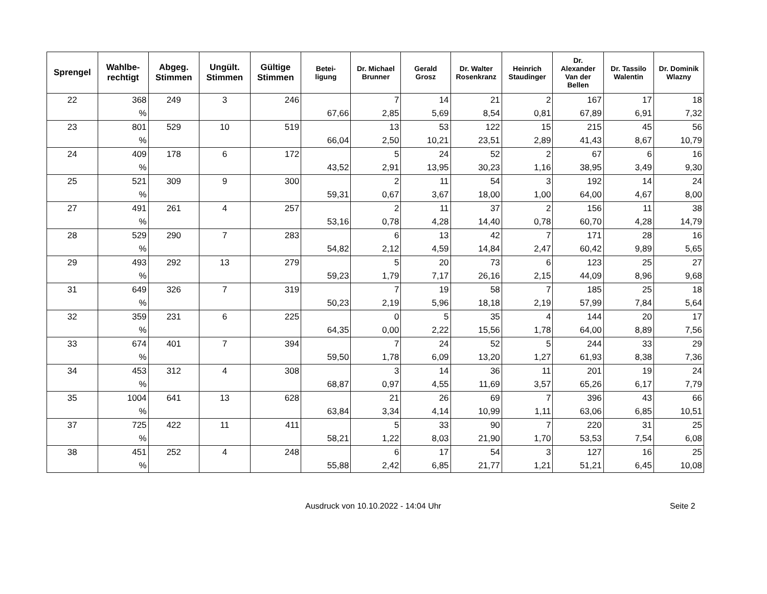| Sprengel | Wahlbe- rechtigt | Abgeg. Stimmen | Ungült. Stimmen | Gültige Stimmen | Betei- ligung | Dr. Michael Brunner | Gerald Grosz | Dr. Walter Rosenkranz | Heinrich Staudinger | Dr. Alexander Van der Bellen | Dr. Tassilo Walentin | Dr. Dominik Wlazny |
| --- | --- | --- | --- | --- | --- | --- | --- | --- | --- | --- | --- | --- |
| 22 | 368 | 249 | 3 | 246 | | 7 | 14 | 21 | 2 | 167 | 17 | 18 |
| | % | | | | 67,66 | 2,85 | 5,69 | 8,54 | 0,81 | 67,89 | 6,91 | 7,32 |
| 23 | 801 | 529 | 10 | 519 | | 13 | 53 | 122 | 15 | 215 | 45 | 56 |
| | % | | | | 66,04 | 2,50 | 10,21 | 23,51 | 2,89 | 41,43 | 8,67 | 10,79 |
| 24 | 409 | 178 | 6 | 172 | | 5 | 24 | 52 | 2 | 67 | 6 | 16 |
| | % | | | | 43,52 | 2,91 | 13,95 | 30,23 | 1,16 | 38,95 | 3,49 | 9,30 |
| 25 | 521 | 309 | 9 | 300 | | 2 | 11 | 54 | 3 | 192 | 14 | 24 |
| | % | | | | 59,31 | 0,67 | 3,67 | 18,00 | 1,00 | 64,00 | 4,67 | 8,00 |
| 27 | 491 | 261 | 4 | 257 | | 2 | 11 | 37 | 2 | 156 | 11 | 38 |
| | % | | | | 53,16 | 0,78 | 4,28 | 14,40 | 0,78 | 60,70 | 4,28 | 14,79 |
| 28 | 529 | 290 | 7 | 283 | | 6 | 13 | 42 | 7 | 171 | 28 | 16 |
| | % | | | | 54,82 | 2,12 | 4,59 | 14,84 | 2,47 | 60,42 | 9,89 | 5,65 |
| 29 | 493 | 292 | 13 | 279 | | 5 | 20 | 73 | 6 | 123 | 25 | 27 |
| | % | | | | 59,23 | 1,79 | 7,17 | 26,16 | 2,15 | 44,09 | 8,96 | 9,68 |
| 31 | 649 | 326 | 7 | 319 | | 7 | 19 | 58 | 7 | 185 | 25 | 18 |
| | % | | | | 50,23 | 2,19 | 5,96 | 18,18 | 2,19 | 57,99 | 7,84 | 5,64 |
| 32 | 359 | 231 | 6 | 225 | | 0 | 5 | 35 | 4 | 144 | 20 | 17 |
| | % | | | | 64,35 | 0,00 | 2,22 | 15,56 | 1,78 | 64,00 | 8,89 | 7,56 |
| 33 | 674 | 401 | 7 | 394 | | 7 | 24 | 52 | 5 | 244 | 33 | 29 |
| | % | | | | 59,50 | 1,78 | 6,09 | 13,20 | 1,27 | 61,93 | 8,38 | 7,36 |
| 34 | 453 | 312 | 4 | 308 | | 3 | 14 | 36 | 11 | 201 | 19 | 24 |
| | % | | | | 68,87 | 0,97 | 4,55 | 11,69 | 3,57 | 65,26 | 6,17 | 7,79 |
| 35 | 1004 | 641 | 13 | 628 | | 21 | 26 | 69 | 7 | 396 | 43 | 66 |
| | % | | | | 63,84 | 3,34 | 4,14 | 10,99 | 1,11 | 63,06 | 6,85 | 10,51 |
| 37 | 725 | 422 | 11 | 411 | | 5 | 33 | 90 | 7 | 220 | 31 | 25 |
| | % | | | | 58,21 | 1,22 | 8,03 | 21,90 | 1,70 | 53,53 | 7,54 | 6,08 |
| 38 | 451 | 252 | 4 | 248 | | 6 | 17 | 54 | 3 | 127 | 16 | 25 |
| | % | | | | 55,88 | 2,42 | 6,85 | 21,77 | 1,21 | 51,21 | 6,45 | 10,08 |
Ausdruck von 10.10.2022 - 14:04 Uhr Seite 2